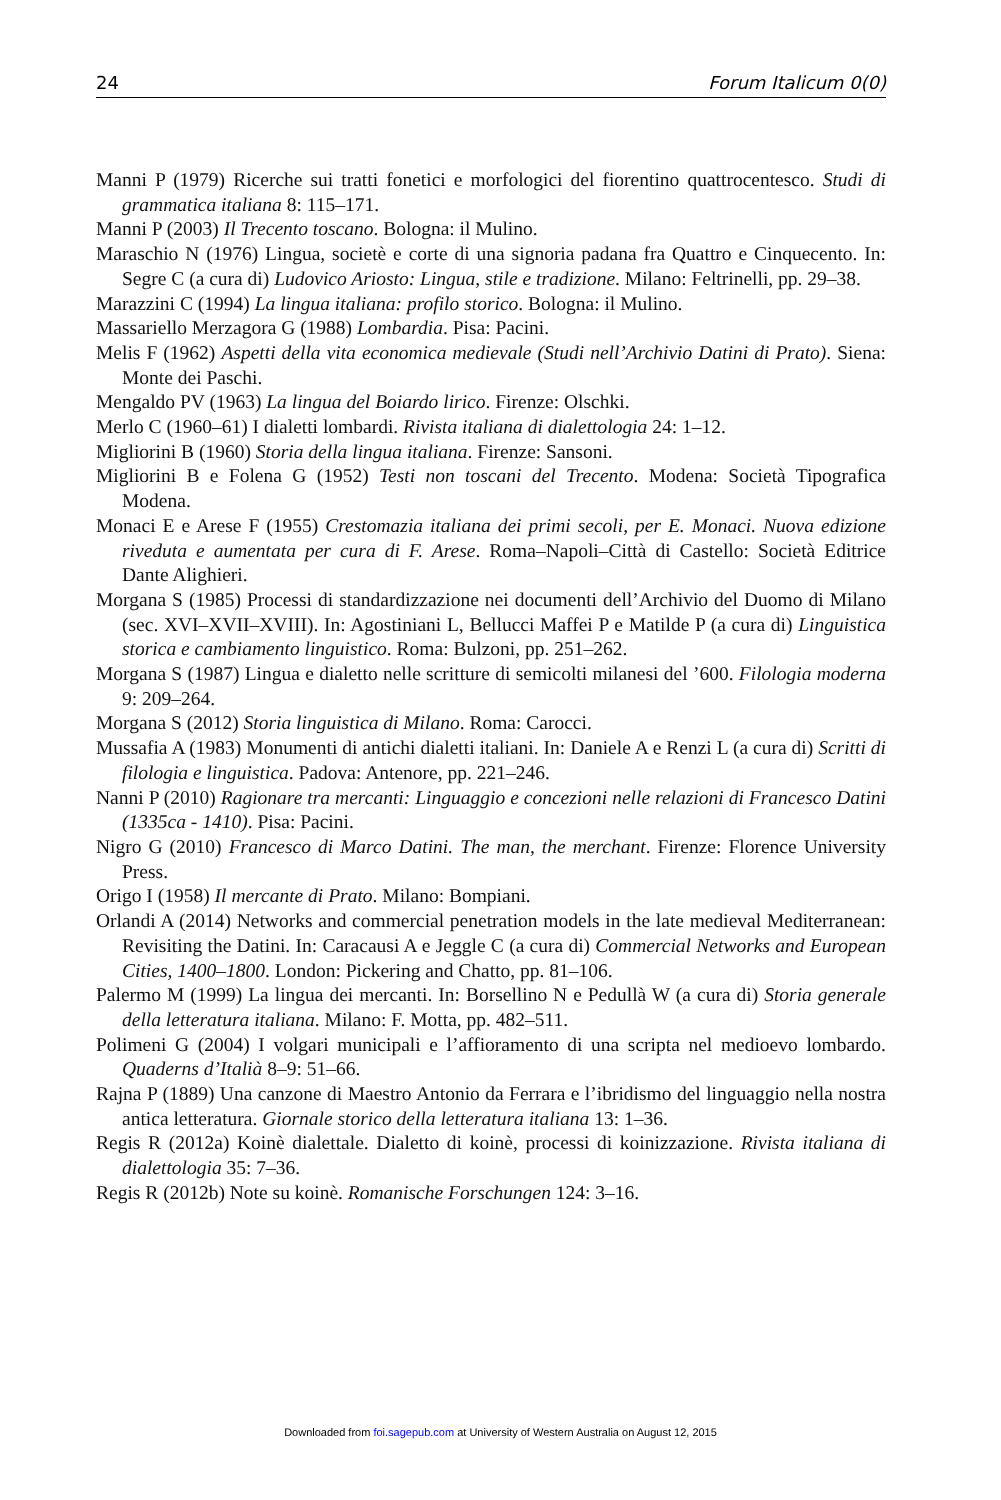24 Forum Italicum 0(0)
Manni P (1979) Ricerche sui tratti fonetici e morfologici del fiorentino quattrocentesco. Studi di grammatica italiana 8: 115–171.
Manni P (2003) Il Trecento toscano. Bologna: il Mulino.
Maraschio N (1976) Lingua, societè e corte di una signoria padana fra Quattro e Cinquecento. In: Segre C (a cura di) Ludovico Ariosto: Lingua, stile e tradizione. Milano: Feltrinelli, pp. 29–38.
Marazzini C (1994) La lingua italiana: profilo storico. Bologna: il Mulino.
Massariello Merzagora G (1988) Lombardia. Pisa: Pacini.
Melis F (1962) Aspetti della vita economica medievale (Studi nell’Archivio Datini di Prato). Siena: Monte dei Paschi.
Mengaldo PV (1963) La lingua del Boiardo lirico. Firenze: Olschki.
Merlo C (1960–61) I dialetti lombardi. Rivista italiana di dialettologia 24: 1–12.
Migliorini B (1960) Storia della lingua italiana. Firenze: Sansoni.
Migliorini B e Folena G (1952) Testi non toscani del Trecento. Modena: Società Tipografica Modena.
Monaci E e Arese F (1955) Crestomazia italiana dei primi secoli, per E. Monaci. Nuova edizione riveduta e aumentata per cura di F. Arese. Roma–Napoli–Città di Castello: Società Editrice Dante Alighieri.
Morgana S (1985) Processi di standardizzazione nei documenti dell’Archivio del Duomo di Milano (sec. XVI–XVII–XVIII). In: Agostiniani L, Bellucci Maffei P e Matilde P (a cura di) Linguistica storica e cambiamento linguistico. Roma: Bulzoni, pp. 251–262.
Morgana S (1987) Lingua e dialetto nelle scritture di semicolti milanesi del ’600. Filologia moderna 9: 209–264.
Morgana S (2012) Storia linguistica di Milano. Roma: Carocci.
Mussafia A (1983) Monumenti di antichi dialetti italiani. In: Daniele A e Renzi L (a cura di) Scritti di filologia e linguistica. Padova: Antenore, pp. 221–246.
Nanni P (2010) Ragionare tra mercanti: Linguaggio e concezioni nelle relazioni di Francesco Datini (1335ca - 1410). Pisa: Pacini.
Nigro G (2010) Francesco di Marco Datini. The man, the merchant. Firenze: Florence University Press.
Origo I (1958) Il mercante di Prato. Milano: Bompiani.
Orlandi A (2014) Networks and commercial penetration models in the late medieval Mediterranean: Revisiting the Datini. In: Caracausi A e Jeggle C (a cura di) Commercial Networks and European Cities, 1400–1800. London: Pickering and Chatto, pp. 81–106.
Palermo M (1999) La lingua dei mercanti. In: Borsellino N e Pedullà W (a cura di) Storia generale della letteratura italiana. Milano: F. Motta, pp. 482–511.
Polimeni G (2004) I volgari municipali e l’affioramento di una scripta nel medioevo lombardo. Quaderns d’Italià 8–9: 51–66.
Rajna P (1889) Una canzone di Maestro Antonio da Ferrara e l’ibridismo del linguaggio nella nostra antica letteratura. Giornale storico della letteratura italiana 13: 1–36.
Regis R (2012a) Koinè dialettale. Dialetto di koinè, processi di koinizzazione. Rivista italiana di dialettologia 35: 7–36.
Regis R (2012b) Note su koinè. Romanische Forschungen 124: 3–16.
Downloaded from foi.sagepub.com at University of Western Australia on August 12, 2015